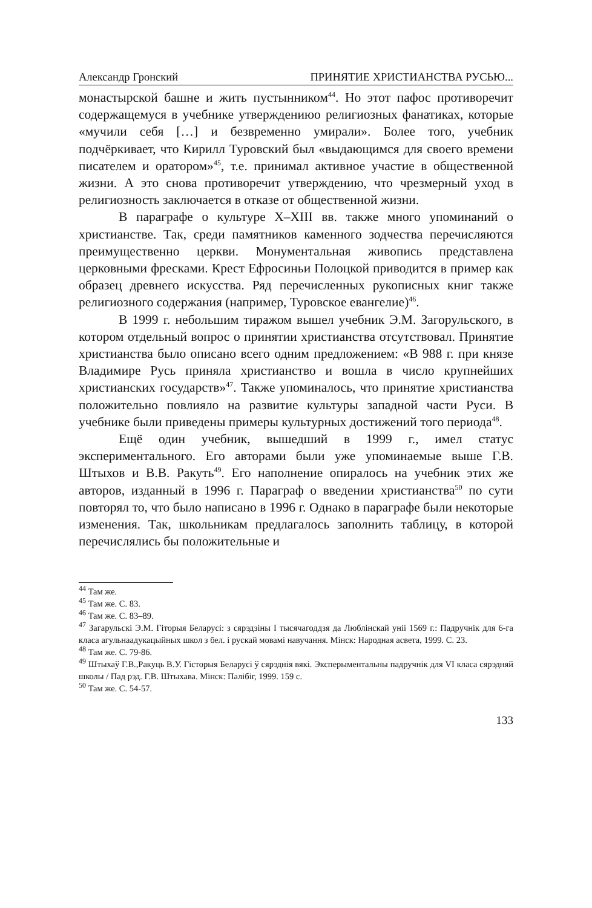Александр Гронский ПРИНЯТИЕ ХРИСТИАНСТВА РУСЬЮ...
монастырской башне и жить пустынником<sup>44</sup>. Но этот пафос противоречит содержащемуся в учебнике утверждениюо религиозных фанатиках, которые «мучили себя […] и безвременно умирали». Более того, учебник подчёркивает, что Кирилл Туровский был «выдающимся для своего времени писателем и оратором»<sup>45</sup>, т.е. принимал активное участие в общественной жизни. А это снова противоречит утверждению, что чрезмерный уход в религиозность заключается в отказе от общественной жизни.
В параграфе о культуре X–XIII вв. также много упоминаний о христианстве. Так, среди памятников каменного зодчества перечисляются преимущественно церкви. Монументальная живопись представлена церковными фресками. Крест Ефросиньи Полоцкой приводится в пример как образец древнего искусства. Ряд перечисленных рукописных книг также религиозного содержания (например, Туровское евангелие)<sup>46</sup>.
В 1999 г. небольшим тиражом вышел учебник Э.М. Загорульского, в котором отдельный вопрос о принятии христианства отсутствовал. Принятие христианства было описано всего одним предложением: «В 988 г. при князе Владимире Русь приняла христианство и вошла в число крупнейших христианских государств»<sup>47</sup>. Также упоминалось, что принятие христианства положительно повлияло на развитие культуры западной части Руси. В учебнике были приведены примеры культурных достижений того периода<sup>48</sup>.
Ещё один учебник, вышедший в 1999 г., имел статус экспериментального. Его авторами были уже упоминаемые выше Г.В. Штыхов и В.В. Ракуть<sup>49</sup>. Его наполнение опиралось на учебник этих же авторов, изданный в 1996 г. Параграф о введении христианства<sup>50</sup> по сути повторял то, что было написано в 1996 г. Однако в параграфе были некоторые изменения. Так, школьникам предлагалось заполнить таблицу, в которой перечислялись бы положительные и
<sup>44</sup> Там же.
<sup>45</sup> Там же. С. 83.
<sup>46</sup> Там же. С. 83–89.
<sup>47</sup> Загарульскі Э.М. Гіторыя Беларусі: з сярэдзіны I тысячагоддзя да Люблінскай уніі 1569 г.: Падручнік для 6-га класа агульнаадукацыйных школ з бел. і рускай мовамі навучання. Мінск: Народная асвета, 1999. С. 23.
<sup>48</sup> Там же. С. 79-86.
<sup>49</sup> Штыхаў Г.В.,Ракуць В.У. Гісторыя Беларусі ў сярэднія вякі. Эксперыментальны падручнік для VI класа сярэдняй школы / Пад рэд. Г.В. Штыхава. Мінск: Палібіг, 1999. 159 с.
<sup>50</sup> Там же. С. 54-57.
133